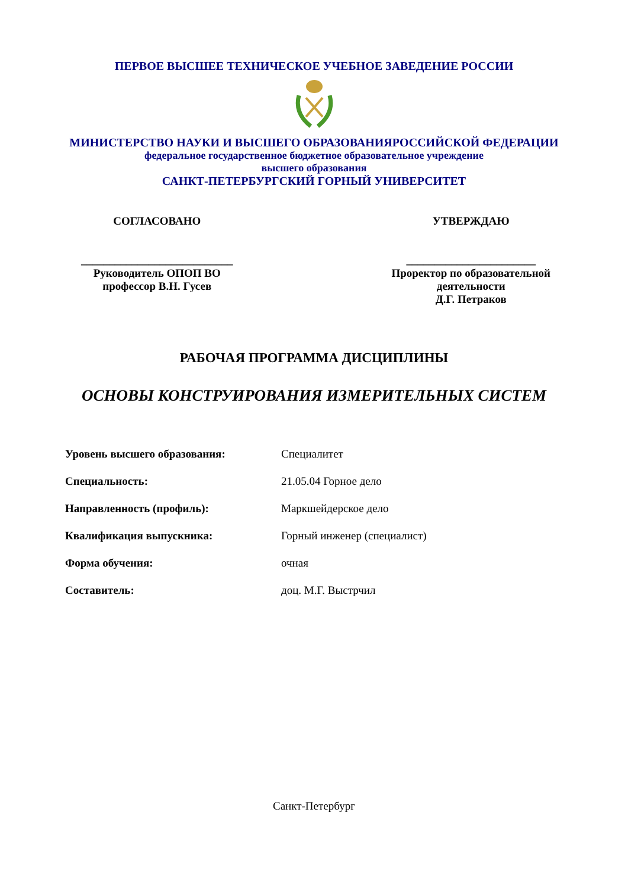ПЕРВОЕ ВЫСШЕЕ ТЕХНИЧЕСКОЕ УЧЕБНОЕ ЗАВЕДЕНИЕ РОССИИ
МИНИСТЕРСТВО НАУКИ И ВЫСШЕГО ОБРАЗОВАНИЯРОССИЙСКОЙ ФЕДЕРАЦИИ
федеральное государственное бюджетное образовательное учреждение
высшего образования
САНКТ-ПЕТЕРБУРГСКИЙ ГОРНЫЙ УНИВЕРСИТЕТ
СОГЛАСОВАНО
___________________________
Руководитель ОПОП ВО
профессор В.Н. Гусев
УТВЕРЖДАЮ
_______________________
Проректор по образовательной
деятельности
Д.Г. Петраков
РАБОЧАЯ ПРОГРАММА ДИСЦИПЛИНЫ
ОСНОВЫ КОНСТРУИРОВАНИЯ ИЗМЕРИТЕЛЬНЫХ СИСТЕМ
| Уровень высшего образования: | Специалитет |
| Специальность: | 21.05.04 Горное дело |
| Направленность (профиль): | Маркшейдерское дело |
| Квалификация выпускника: | Горный инженер (специалист) |
| Форма обучения: | очная |
| Составитель: | доц. М.Г. Выстрчил |
Санкт-Петербург